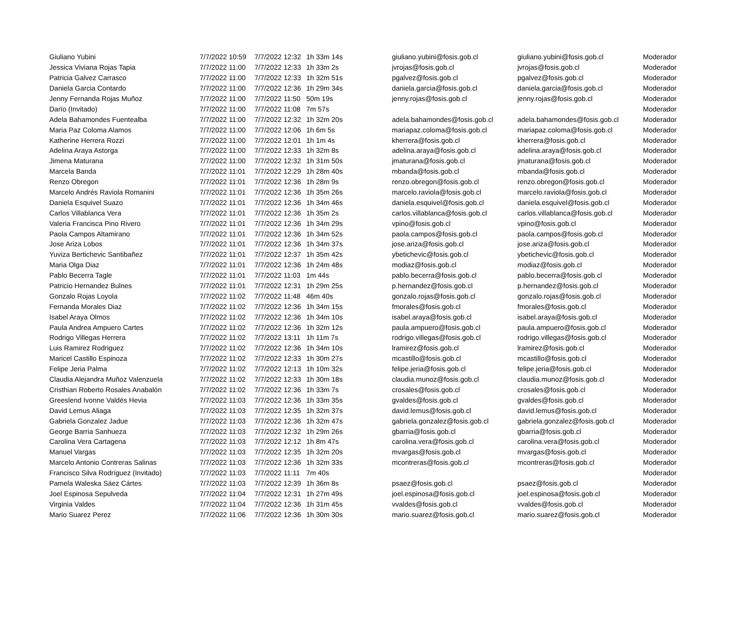| Giuliano Yubini | 7/7/2022 10:59 | 7/7/2022 12:32 | 1h 33m 14s | giuliano.yubini@fosis.gob.cl | giuliano.yubini@fosis.gob.cl | Moderador |
| Jessica Viviana Rojas Tapia | 7/7/2022 11:00 | 7/7/2022 12:33 | 1h 33m 2s | jvrojas@fosis.gob.cl | jvrojas@fosis.gob.cl | Moderador |
| Patricia Galvez Carrasco | 7/7/2022 11:00 | 7/7/2022 12:33 | 1h 32m 51s | pgalvez@fosis.gob.cl | pgalvez@fosis.gob.cl | Moderador |
| Daniela Garcia Contardo | 7/7/2022 11:00 | 7/7/2022 12:36 | 1h 29m 34s | daniela.garcia@fosis.gob.cl | daniela.garcia@fosis.gob.cl | Moderador |
| Jenny Fernanda Rojas Muñoz | 7/7/2022 11:00 | 7/7/2022 11:50 | 50m 19s | jenny.rojas@fosis.gob.cl | jenny.rojas@fosis.gob.cl | Moderador |
| Darïo (Invitado) | 7/7/2022 11:00 | 7/7/2022 11:08 | 7m 57s | | | Moderador |
| Adela Bahamondes Fuentealba | 7/7/2022 11:00 | 7/7/2022 12:32 | 1h 32m 20s | adela.bahamondes@fosis.gob.cl | adela.bahamondes@fosis.gob.cl | Moderador |
| Maria Paz Coloma Alamos | 7/7/2022 11:00 | 7/7/2022 12:06 | 1h 6m 5s | mariapaz.coloma@fosis.gob.cl | mariapaz.coloma@fosis.gob.cl | Moderador |
| Katherine Herrera Rozzi | 7/7/2022 11:00 | 7/7/2022 12:01 | 1h 1m 4s | kherrera@fosis.gob.cl | kherrera@fosis.gob.cl | Moderador |
| Adelina Araya Astorga | 7/7/2022 11:00 | 7/7/2022 12:33 | 1h 32m 8s | adelina.araya@fosis.gob.cl | adelina.araya@fosis.gob.cl | Moderador |
| Jimena Maturana | 7/7/2022 11:00 | 7/7/2022 12:32 | 1h 31m 50s | jmaturana@fosis.gob.cl | jmaturana@fosis.gob.cl | Moderador |
| Marcela Banda | 7/7/2022 11:01 | 7/7/2022 12:29 | 1h 28m 40s | mbanda@fosis.gob.cl | mbanda@fosis.gob.cl | Moderador |
| Renzo Obregon | 7/7/2022 11:01 | 7/7/2022 12:36 | 1h 28m 9s | renzo.obregon@fosis.gob.cl | renzo.obregon@fosis.gob.cl | Moderador |
| Marcelo Andrés Raviola Romanini | 7/7/2022 11:01 | 7/7/2022 12:36 | 1h 35m 26s | marcelo.raviola@fosis.gob.cl | marcelo.raviola@fosis.gob.cl | Moderador |
| Daniela Esquivel Suazo | 7/7/2022 11:01 | 7/7/2022 12:36 | 1h 34m 46s | daniela.esquivel@fosis.gob.cl | daniela.esquivel@fosis.gob.cl | Moderador |
| Carlos Villablanca Vera | 7/7/2022 11:01 | 7/7/2022 12:36 | 1h 35m 2s | carlos.villablanca@fosis.gob.cl | carlos.villablanca@fosis.gob.cl | Moderador |
| Valeria Francisca Pino Rivero | 7/7/2022 11:01 | 7/7/2022 12:36 | 1h 34m 29s | vpino@fosis.gob.cl | vpino@fosis.gob.cl | Moderador |
| Paola Campos Altamirano | 7/7/2022 11:01 | 7/7/2022 12:36 | 1h 34m 52s | paola.campos@fosis.gob.cl | paola.campos@fosis.gob.cl | Moderador |
| Jose Ariza Lobos | 7/7/2022 11:01 | 7/7/2022 12:36 | 1h 34m 37s | jose.ariza@fosis.gob.cl | jose.ariza@fosis.gob.cl | Moderador |
| Yuviza Bertichevic Santibañez | 7/7/2022 11:01 | 7/7/2022 12:37 | 1h 35m 42s | ybetichevic@fosis.gob.cl | ybetichevic@fosis.gob.cl | Moderador |
| Maria Olga Diaz | 7/7/2022 11:01 | 7/7/2022 12:36 | 1h 24m 48s | modiaz@fosis.gob.cl | modiaz@fosis.gob.cl | Moderador |
| Pablo Becerra Tagle | 7/7/2022 11:01 | 7/7/2022 11:03 | 1m 44s | pablo.becerra@fosis.gob.cl | pablo.becerra@fosis.gob.cl | Moderador |
| Patricio Hernandez Bulnes | 7/7/2022 11:01 | 7/7/2022 12:31 | 1h 29m 25s | p.hernandez@fosis.gob.cl | p.hernandez@fosis.gob.cl | Moderador |
| Gonzalo Rojas Loyola | 7/7/2022 11:02 | 7/7/2022 11:48 | 46m 40s | gonzalo.rojas@fosis.gob.cl | gonzalo.rojas@fosis.gob.cl | Moderador |
| Fernanda Morales Diaz | 7/7/2022 11:02 | 7/7/2022 12:36 | 1h 34m 15s | fmorales@fosis.gob.cl | fmorales@fosis.gob.cl | Moderador |
| Isabel Araya Olmos | 7/7/2022 11:02 | 7/7/2022 12:36 | 1h 34m 10s | isabel.araya@fosis.gob.cl | isabel.araya@fosis.gob.cl | Moderador |
| Paula Andrea Ampuero Cartes | 7/7/2022 11:02 | 7/7/2022 12:36 | 1h 32m 12s | paula.ampuero@fosis.gob.cl | paula.ampuero@fosis.gob.cl | Moderador |
| Rodrigo Villegas Herrera | 7/7/2022 11:02 | 7/7/2022 13:11 | 1h 11m 7s | rodrigo.villegas@fosis.gob.cl | rodrigo.villegas@fosis.gob.cl | Moderador |
| Luis Ramirez Rodriguez | 7/7/2022 11:02 | 7/7/2022 12:36 | 1h 34m 10s | lramirez@fosis.gob.cl | lramirez@fosis.gob.cl | Moderador |
| Maricel Castillo Espinoza | 7/7/2022 11:02 | 7/7/2022 12:33 | 1h 30m 27s | mcastillo@fosis.gob.cl | mcastillo@fosis.gob.cl | Moderador |
| Felipe Jeria Palma | 7/7/2022 11:02 | 7/7/2022 12:13 | 1h 10m 32s | felipe.jeria@fosis.gob.cl | felipe.jeria@fosis.gob.cl | Moderador |
| Claudia Alejandra Muñoz Valenzuela | 7/7/2022 11:02 | 7/7/2022 12:33 | 1h 30m 18s | claudia.munoz@fosis.gob.cl | claudia.munoz@fosis.gob.cl | Moderador |
| Cristhian Roberto Rosales Anabalón | 7/7/2022 11:02 | 7/7/2022 12:36 | 1h 33m 7s | crosales@fosis.gob.cl | crosales@fosis.gob.cl | Moderador |
| Greeslend Ivonne Valdés Hevia | 7/7/2022 11:03 | 7/7/2022 12:36 | 1h 33m 35s | gvaldes@fosis.gob.cl | gvaldes@fosis.gob.cl | Moderador |
| David Lemus Aliaga | 7/7/2022 11:03 | 7/7/2022 12:35 | 1h 32m 37s | david.lemus@fosis.gob.cl | david.lemus@fosis.gob.cl | Moderador |
| Gabriela Gonzalez Jadue | 7/7/2022 11:03 | 7/7/2022 12:36 | 1h 32m 47s | gabriela.gonzalez@fosis.gob.cl | gabriela.gonzalez@fosis.gob.cl | Moderador |
| George Barria Sanhueza | 7/7/2022 11:03 | 7/7/2022 12:32 | 1h 29m 26s | gbarria@fosis.gob.cl | gbarria@fosis.gob.cl | Moderador |
| Carolina Vera Cartagena | 7/7/2022 11:03 | 7/7/2022 12:12 | 1h 8m 47s | carolina.vera@fosis.gob.cl | carolina.vera@fosis.gob.cl | Moderador |
| Manuel Vargas | 7/7/2022 11:03 | 7/7/2022 12:35 | 1h 32m 20s | mvargas@fosis.gob.cl | mvargas@fosis.gob.cl | Moderador |
| Marcelo Antonio Contreras Salinas | 7/7/2022 11:03 | 7/7/2022 12:36 | 1h 32m 33s | mcontreras@fosis.gob.cl | mcontreras@fosis.gob.cl | Moderador |
| Francisco Silva Rodríguez (Invitado) | 7/7/2022 11:03 | 7/7/2022 11:11 | 7m 40s | | | Moderador |
| Pamela Waleska Sáez Cártes | 7/7/2022 11:03 | 7/7/2022 12:39 | 1h 36m 8s | psaez@fosis.gob.cl | psaez@fosis.gob.cl | Moderador |
| Joel Espinosa Sepulveda | 7/7/2022 11:04 | 7/7/2022 12:31 | 1h 27m 49s | joel.espinosa@fosis.gob.cl | joel.espinosa@fosis.gob.cl | Moderador |
| Virginia Valdes | 7/7/2022 11:04 | 7/7/2022 12:36 | 1h 31m 45s | vvaldes@fosis.gob.cl | vvaldes@fosis.gob.cl | Moderador |
| Mario Suarez Perez | 7/7/2022 11:06 | 7/7/2022 12:36 | 1h 30m 30s | mario.suarez@fosis.gob.cl | mario.suarez@fosis.gob.cl | Moderador |